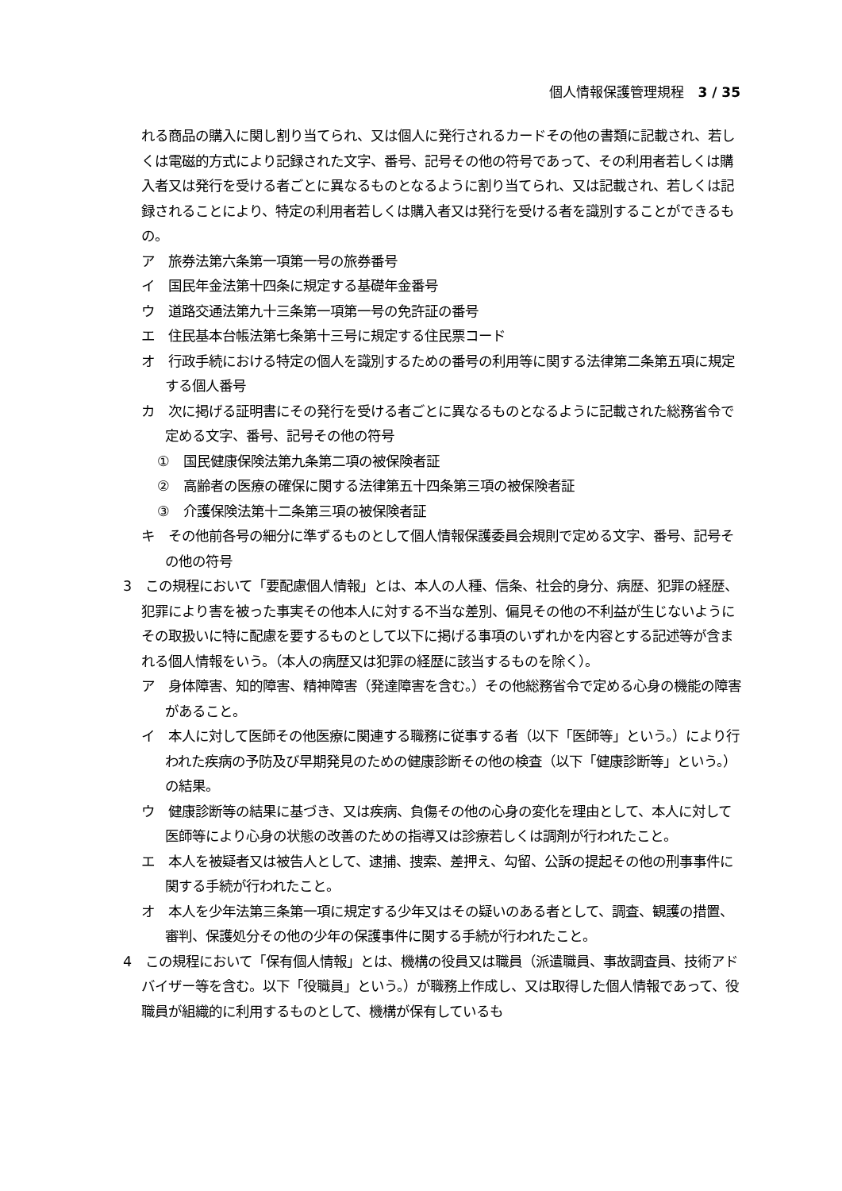個人情報保護管理規程　3 / 35
れる商品の購入に関し割り当てられ、又は個人に発行されるカードその他の書類に記載され、若しくは電磁的方式により記録された文字、番号、記号その他の符号であって、その利用者若しくは購入者又は発行を受ける者ごとに異なるものとなるように割り当てられ、又は記載され、若しくは記録されることにより、特定の利用者若しくは購入者又は発行を受ける者を識別することができるもの。
ア　旅券法第六条第一項第一号の旅券番号
イ　国民年金法第十四条に規定する基礎年金番号
ウ　道路交通法第九十三条第一項第一号の免許証の番号
エ　住民基本台帳法第七条第十三号に規定する住民票コード
オ　行政手続における特定の個人を識別するための番号の利用等に関する法律第二条第五項に規定する個人番号
カ　次に掲げる証明書にその発行を受ける者ごとに異なるものとなるように記載された総務省令で定める文字、番号、記号その他の符号
①　国民健康保険法第九条第二項の被保険者証
②　高齢者の医療の確保に関する法律第五十四条第三項の被保険者証
③　介護保険法第十二条第三項の被保険者証
キ　その他前各号の細分に準ずるものとして個人情報保護委員会規則で定める文字、番号、記号その他の符号
3　この規程において「要配慮個人情報」とは、本人の人種、信条、社会的身分、病歴、犯罪の経歴、犯罪により害を被った事実その他本人に対する不当な差別、偏見その他の不利益が生じないようにその取扱いに特に配慮を要するものとして以下に掲げる事項のいずれかを内容とする記述等が含まれる個人情報をいう。（本人の病歴又は犯罪の経歴に該当するものを除く）。
ア　身体障害、知的障害、精神障害（発達障害を含む。）その他総務省令で定める心身の機能の障害があること。
イ　本人に対して医師その他医療に関連する職務に従事する者（以下「医師等」という。）により行われた疾病の予防及び早期発見のための健康診断その他の検査（以下「健康診断等」という。）の結果。
ウ　健康診断等の結果に基づき、又は疾病、負傷その他の心身の変化を理由として、本人に対して医師等により心身の状態の改善のための指導又は診療若しくは調剤が行われたこと。
エ　本人を被疑者又は被告人として、逮捕、捜索、差押え、勾留、公訴の提起その他の刑事事件に関する手続が行われたこと。
オ　本人を少年法第三条第一項に規定する少年又はその疑いのある者として、調査、観護の措置、審判、保護処分その他の少年の保護事件に関する手続が行われたこと。
4　この規程において「保有個人情報」とは、機構の役員又は職員（派遣職員、事故調査員、技術アドバイザー等を含む。以下「役職員」という。）が職務上作成し、又は取得した個人情報であって、役職員が組織的に利用するものとして、機構が保有しているも